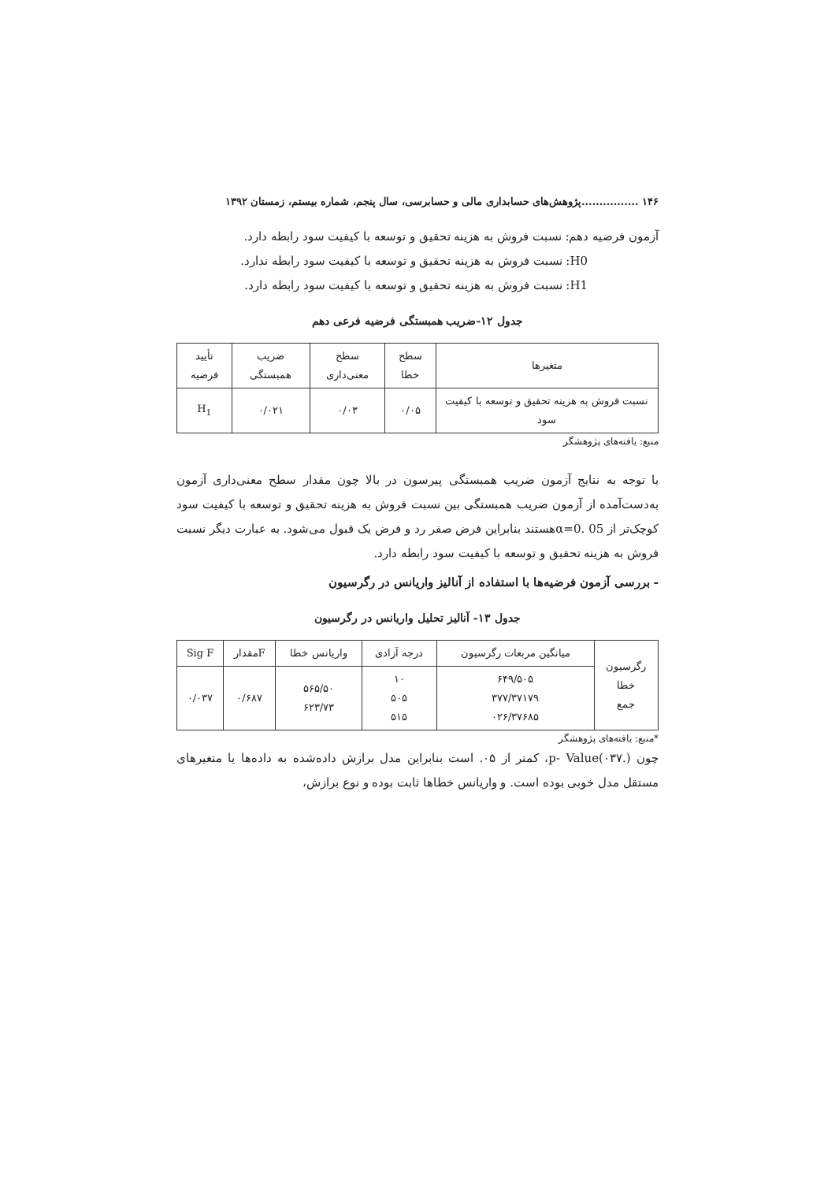۱۴۶ ................پژوهش‌های حسابداری مالی و حسابرسی، سال پنجم، شماره بیستم، زمستان ۱۳۹۲
آزمون فرضیه دهم: نسبت فروش به هزینه تحقیق و توسعه با کیفیت سود رابطه دارد.
H0: نسبت فروش به هزینه تحقیق و توسعه با کیفیت سود رابطه ندارد.
H1: نسبت فروش به هزینه تحقیق و توسعه با کیفیت سود رابطه دارد.
جدول ۱۲-ضریب همبستگی فرضیه فرعی دهم
| متغیرها | سطح خطا | سطح معنی‌داری | ضریب همبستگی | تأیید فرضیه |
| --- | --- | --- | --- | --- |
| نسبت فروش به هزینه تحقیق و توسعه با کیفیت سود | ۰/۰۵ | ۰/۰۳ | ۰/۰۲۱ | H<sub>1</sub> |
منبع: یافته‌های پژوهشگر
با توجه به نتایج آزمون ضریب همبستگی پیرسون در بالا چون مقدار سطح معنی‌داری آزمون به‌دست‌آمده از آزمون ضریب همبستگی بین نسبت فروش به هزینه تحقیق و توسعه با کیفیت سود کوچک‌تر از 05 .α=0هستند بنابراین فرض صفر رد و فرض یک قبول می‌شود. به عبارت دیگر نسبت فروش به هزینه تحقیق و توسعه با کیفیت سود رابطه دارد.
- بررسی آزمون فرضیه‌ها با استفاده از آنالیز واریانس در رگرسیون
جدول ۱۳- آنالیز تحلیل واریانس در رگرسیون
| رگرسیون خطا جمع | میانگین مربعات رگرسیون | درجه آزادی | واریانس خطا | Fمقدار | Sig F |
| --- | --- | --- | --- | --- | --- |
| | ۶۴۹/۵۰۵ ۳۷۷/۳۷۱۷۹ ۰۲۶/۳۷۶۸۵ | ۱۰ ۵۰۵ ۵۱۵ | ۵۶۵/۵۰ ۶۲۳/۷۳ | ۰/۶۸۷ | ۰/۰۳۷ |
*منبع: یافته‌های پژوهشگر
چون p- Value(۰۳۷.)، کمتر از ۰۵. است بنابراین مدل برازش داده‌شده به داده‌ها یا متغیرهای مستقل مدل خوبی بوده است. و واریانس خطاها ثابت بوده و نوع برازش،